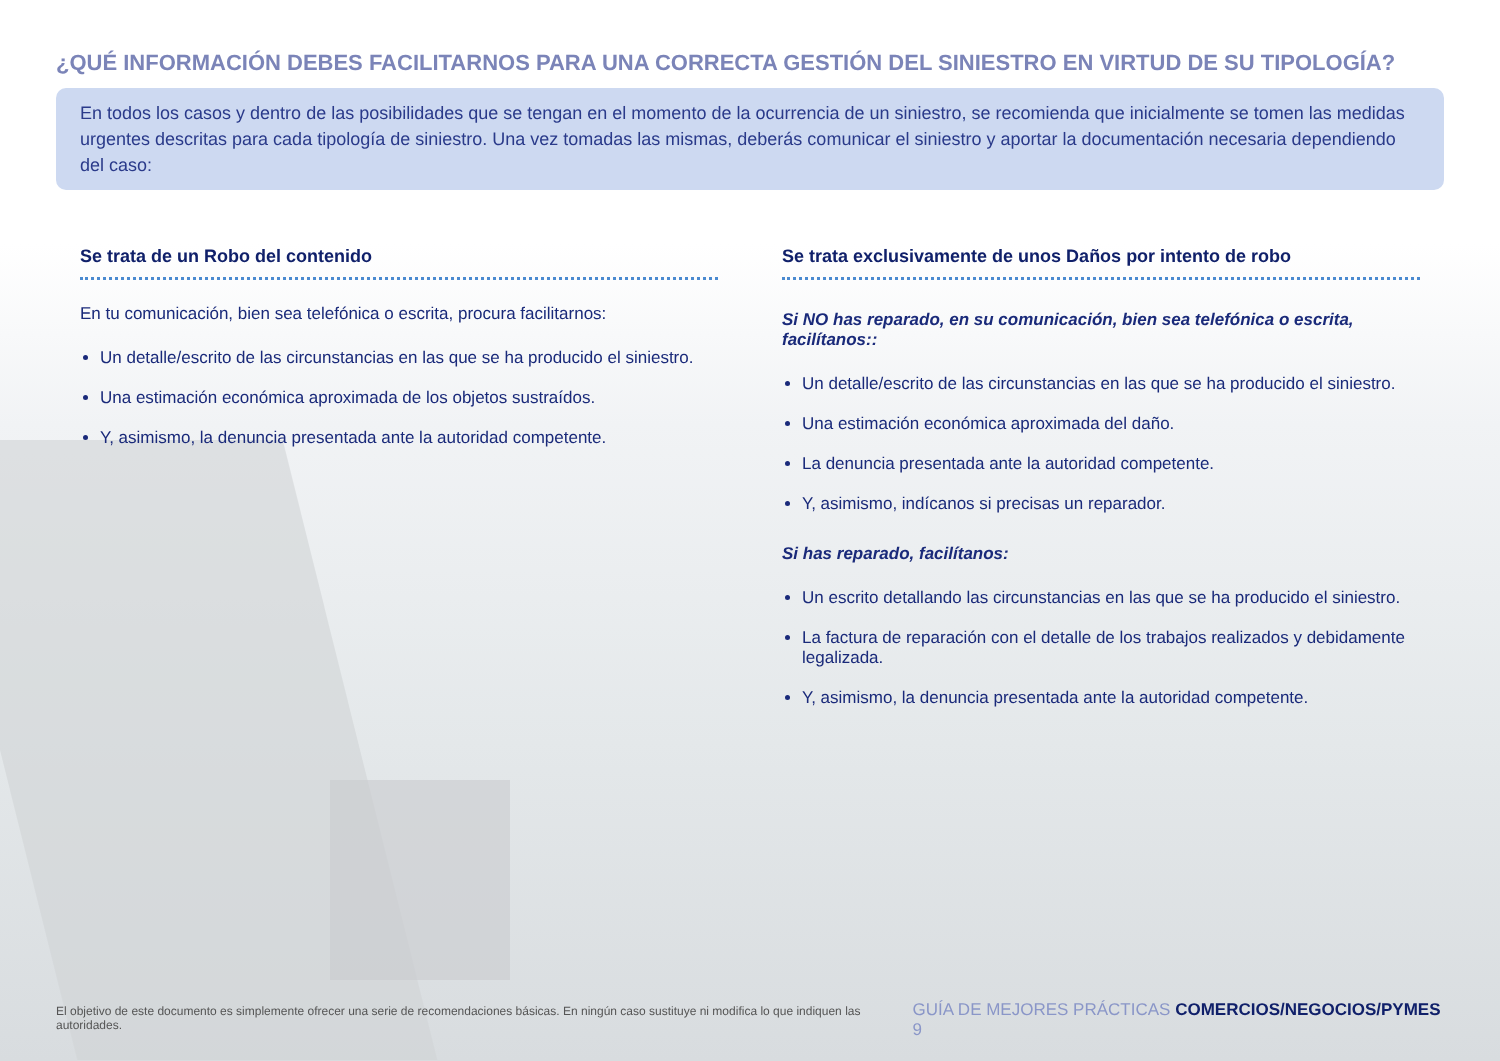¿QUÉ INFORMACIÓN DEBES FACILITARNOS PARA UNA CORRECTA GESTIÓN DEL SINIESTRO EN VIRTUD DE SU TIPOLOGÍA?
En todos los casos y dentro de las posibilidades que se tengan en el momento de la ocurrencia de un siniestro, se recomienda que inicialmente se tomen las medidas urgentes descritas para cada tipología de siniestro. Una vez tomadas las mismas, deberás comunicar el siniestro y aportar la documentación necesaria dependiendo del caso:
Se trata de un Robo del contenido
En tu comunicación, bien sea telefónica o escrita, procura facilitarnos:
Un detalle/escrito de las circunstancias en las que se ha producido el siniestro.
Una estimación económica aproximada de los objetos sustraídos.
Y, asimismo, la denuncia presentada ante la autoridad competente.
Se trata exclusivamente de unos Daños por intento de robo
Si NO has reparado, en su comunicación, bien sea telefónica o escrita, facilítanos::
Un detalle/escrito de las circunstancias en las que se ha producido el siniestro.
Una estimación económica aproximada del daño.
La denuncia presentada ante la autoridad competente.
Y, asimismo, indícanos si precisas un reparador.
Si has reparado, facilítanos:
Un escrito detallando las circunstancias en las que se ha producido el siniestro.
La factura de reparación con el detalle de los trabajos realizados y debidamente legalizada.
Y, asimismo, la denuncia presentada ante la autoridad competente.
El objetivo de este documento es simplemente ofrecer una serie de recomendaciones básicas. En ningún caso sustituye ni modifica lo que indiquen las autoridades. GUÍA DE MEJORES PRÁCTICAS COMERCIOS/NEGOCIOS/PYMES 9